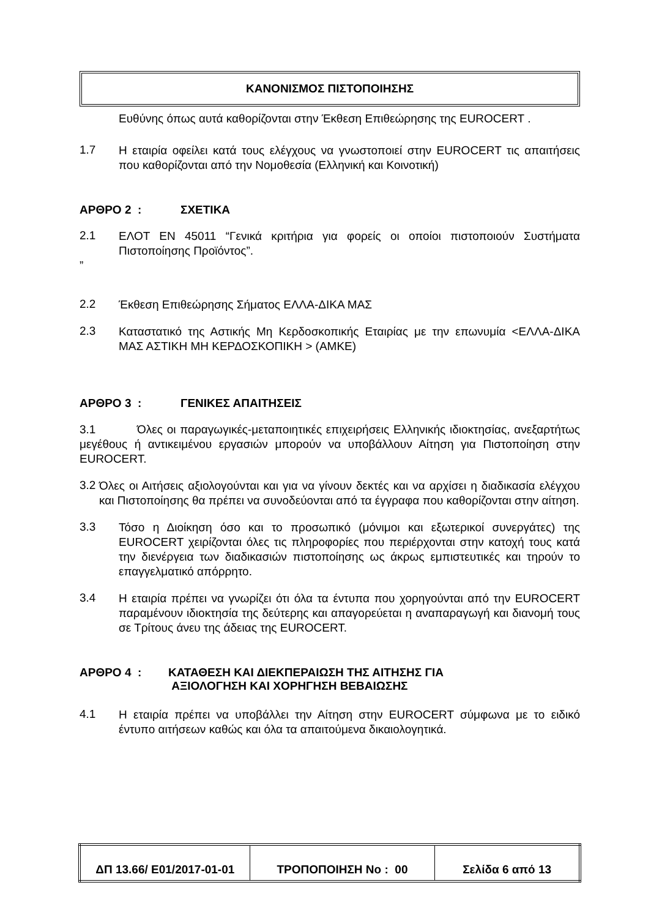ΚΑΝΟΝΙΣΜΟΣ ΠΙΣΤΟΠΟΙΗΣΗΣ
Ευθύνης όπως αυτά καθορίζονται στην Έκθεση Επιθεώρησης της EUROCERT .
1.7
Η εταιρία οφείλει κατά τους ελέγχους να γνωστοποιεί στην EUROCERT τις απαιτήσεις που καθορίζονται από την Νομοθεσία (Ελληνική και Κοινοτική)
ΑΡΘΡΟ 2 : ΣΧΕΤΙΚΑ
2.1
ΕΛΟΤ ΕΝ 45011 “Γενικά κριτήρια για φορείς οι οποίοι πιστοποιούν Συστήματα Πιστοποίησης Προϊόντος”.
”
2.2
Έκθεση Επιθεώρησης Σήματος ΕΛΛΑ-ΔΙΚΑ ΜΑΣ
2.3
Καταστατικό της Αστικής Μη Κερδοσκοπικής Εταιρίας με την επωνυμία <ΕΛΛΑ-ΔΙΚΑ ΜΑΣ ΑΣΤΙΚΗ ΜΗ ΚΕΡΔΟΣΚΟΠΙΚΗ > (ΑΜΚΕ)
ΑΡΘΡΟ 3 : ΓΕΝΙΚΕΣ ΑΠΑΙΤΗΣΕΙΣ
3.1 Όλες οι παραγωγικές-μεταποιητικές επιχειρήσεις Ελληνικής ιδιοκτησίας, ανεξαρτήτως μεγέθους ή αντικειμένου εργασιών μπορούν να υποβάλλουν Αίτηση για Πιστοποίηση στην EUROCERT.
3.2
Όλες οι Αιτήσεις αξιολογούνται και για να γίνουν δεκτές και να αρχίσει η διαδικασία ελέγχου και Πιστοποίησης θα πρέπει να συνοδεύονται από τα έγγραφα που καθορίζονται στην αίτηση.
3.3
Τόσο η Διοίκηση όσο και το προσωπικό (μόνιμοι και εξωτερικοί συνεργάτες) της EUROCERT χειρίζονται όλες τις πληροφορίες που περιέρχονται στην κατοχή τους κατά την διενέργεια των διαδικασιών πιστοποίησης ως άκρως εμπιστευτικές και τηρούν το επαγγελματικό απόρρητο.
3.4
Η εταιρία πρέπει να γνωρίζει ότι όλα τα έντυπα που χορηγούνται από την EUROCERT παραμένουν ιδιοκτησία της δεύτερης και απαγορεύεται η αναπαραγωγή και διανομή τους σε Τρίτους άνευ της άδειας της EUROCERT.
ΑΡΘΡΟ 4 : ΚΑΤΑΘΕΣΗ ΚΑΙ ΔΙΕΚΠΕΡΑΙΩΣΗ ΤΗΣ ΑΙΤΗΣΗΣ ΓΙΑ
ΑΞΙΟΛΟΓΗΣΗ ΚΑΙ ΧΟΡΗΓΗΣΗ ΒΕΒΑΙΩΣΗΣ
4.1
Η εταιρία πρέπει να υποβάλλει την Αίτηση στην EUROCERT σύμφωνα με το ειδικό έντυπο αιτήσεων καθώς και όλα τα απαιτούμενα δικαιολογητικά.
| ΔΠ 13.66/ Ε01/2017-01-01 | ΤΡΟΠΟΠΟΙΗΣΗ Νο : 00 | Σελίδα 6 από 13 |